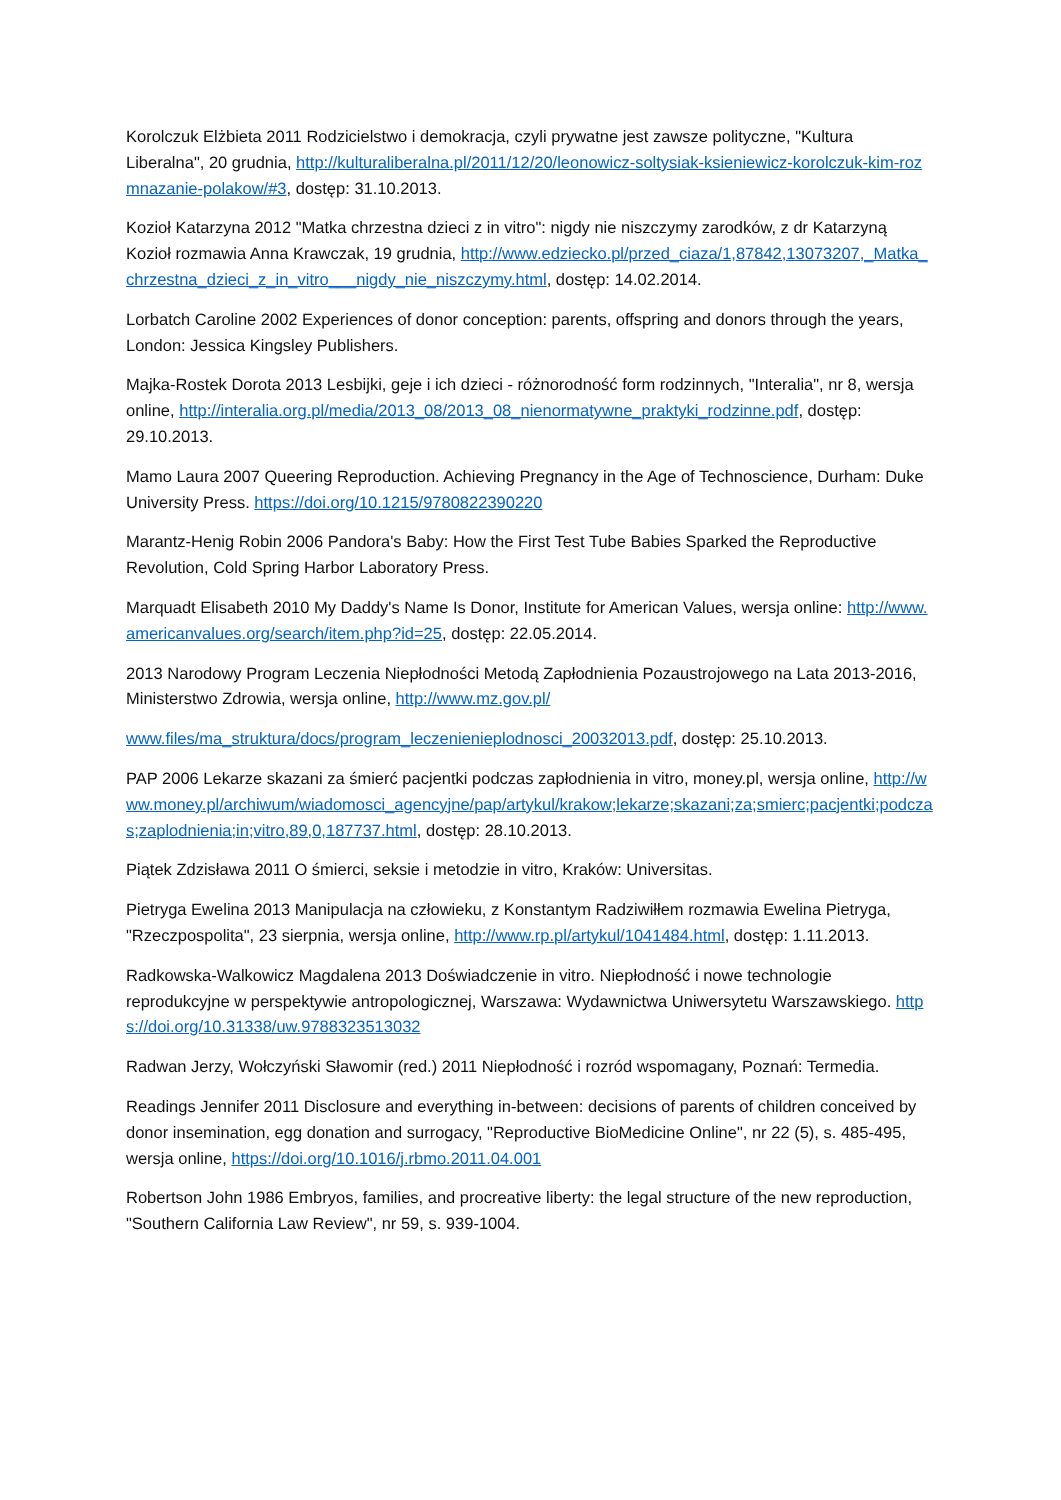Korolczuk Elżbieta 2011 Rodzicielstwo i demokracja, czyli prywatne jest zawsze polityczne, "Kultura Liberalna", 20 grudnia, http://kulturaliberalna.pl/2011/12/20/leonowicz-soltysiak-ksieniewicz-korolczuk-kim-rozmnazanie-polakow/#3, dostęp: 31.10.2013.
Kozioł Katarzyna 2012 "Matka chrzestna dzieci z in vitro": nigdy nie niszczymy zarodków, z dr Katarzyną Kozioł rozmawia Anna Krawczak, 19 grudnia, http://www.edziecko.pl/przed_ciaza/1,87842,13073207,_Matka_chrzestna_dzieci_z_in_vitro___nigdy_nie_niszczymy.html, dostęp: 14.02.2014.
Lorbatch Caroline 2002 Experiences of donor conception: parents, offspring and donors through the years, London: Jessica Kingsley Publishers.
Majka-Rostek Dorota 2013 Lesbijki, geje i ich dzieci - różnorodność form rodzinnych, "Interalia", nr 8, wersja online, http://interalia.org.pl/media/2013_08/2013_08_nienormatywne_praktyki_rodzinne.pdf, dostęp: 29.10.2013.
Mamo Laura 2007 Queering Reproduction. Achieving Pregnancy in the Age of Technoscience, Durham: Duke University Press. https://doi.org/10.1215/9780822390220
Marantz-Henig Robin 2006 Pandora's Baby: How the First Test Tube Babies Sparked the Reproductive Revolution, Cold Spring Harbor Laboratory Press.
Marquadt Elisabeth 2010 My Daddy's Name Is Donor, Institute for American Values, wersja online: http://www.americanvalues.org/search/item.php?id=25, dostęp: 22.05.2014.
2013 Narodowy Program Leczenia Niepłodności Metodą Zapłodnienia Pozaustrojowego na Lata 2013-2016, Ministerstwo Zdrowia, wersja online, http://www.mz.gov.pl/
www.files/ma_struktura/docs/program_leczenienieplodnosci_20032013.pdf, dostęp: 25.10.2013.
PAP 2006 Lekarze skazani za śmierć pacjentki podczas zapłodnienia in vitro, money.pl, wersja online, http://www.money.pl/archiwum/wiadomosci_agencyjne/pap/artykul/krakow;lekarze;skazani;za;smierc;pacjentki;podczas;zaplodnienia;in;vitro,89,0,187737.html, dostęp: 28.10.2013.
Piątek Zdzisława 2011 O śmierci, seksie i metodzie in vitro, Kraków: Universitas.
Pietryga Ewelina 2013 Manipulacja na człowieku, z Konstantym Radziwiłłem rozmawia Ewelina Pietryga, "Rzeczpospolita", 23 sierpnia, wersja online, http://www.rp.pl/artykul/1041484.html, dostęp: 1.11.2013.
Radkowska-Walkowicz Magdalena 2013 Doświadczenie in vitro. Niepłodność i nowe technologie reprodukcyjne w perspektywie antropologicznej, Warszawa: Wydawnictwa Uniwersytetu Warszawskiego. https://doi.org/10.31338/uw.9788323513032
Radwan Jerzy, Wołczyński Sławomir (red.) 2011 Niepłodność i rozród wspomagany, Poznań: Termedia.
Readings Jennifer 2011 Disclosure and everything in-between: decisions of parents of children conceived by donor insemination, egg donation and surrogacy, "Reproductive BioMedicine Online", nr 22 (5), s. 485-495, wersja online, https://doi.org/10.1016/j.rbmo.2011.04.001
Robertson John 1986 Embryos, families, and procreative liberty: the legal structure of the new reproduction, "Southern California Law Review", nr 59, s. 939-1004.